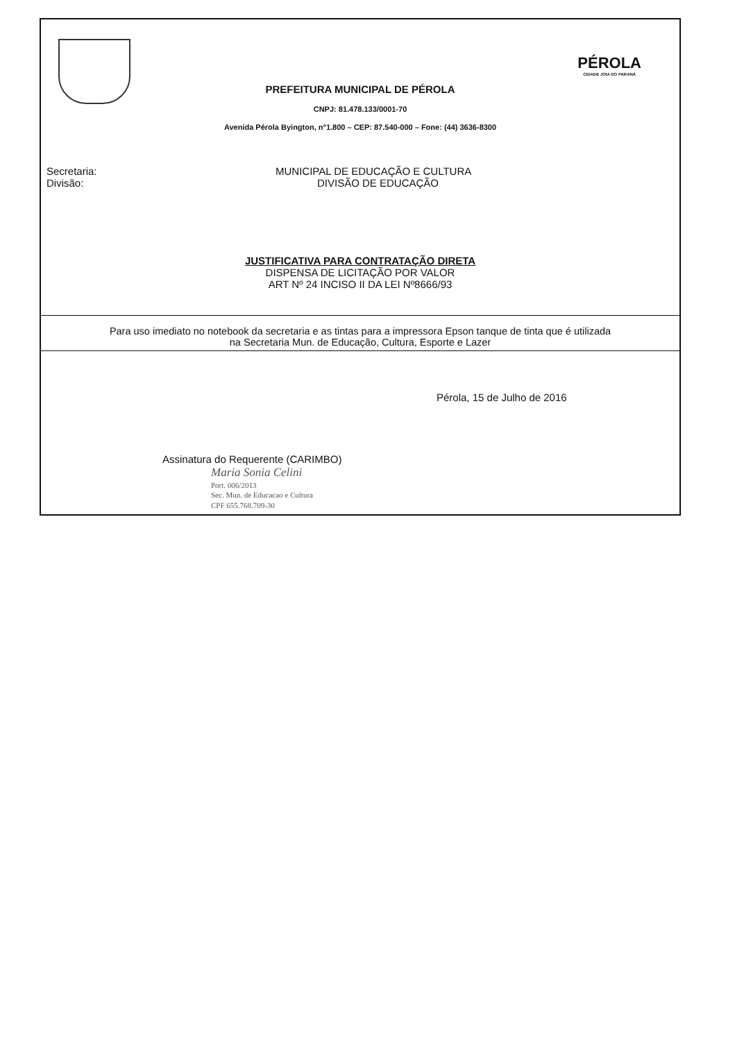PÉROLA
CIDADE JOIA DO PARANÁ
PREFEITURA MUNICIPAL DE PÉROLA
CNPJ: 81.478.133/0001-70
Avenida Pérola Byington, n°1.800 – CEP: 87.540-000 – Fone: (44) 3636-8300
Secretaria: MUNICIPAL DE EDUCAÇÃO E CULTURA
Divisão: DIVISÃO DE EDUCAÇÃO
JUSTIFICATIVA PARA CONTRATAÇÃO DIRETA
DISPENSA DE LICITAÇÃO POR VALOR
ART Nº 24 INCISO II DA LEI Nº8666/93
Para uso imediato no notebook da secretaria e as tintas para a impressora Epson tanque de tinta que é utilizada
na Secretaria Mun. de Educação, Cultura, Esporte e Lazer
Pérola, 15 de Julho de 2016
Assinatura do Requerente (CARIMBO)
Maria Sonia Celini
Port. 006/2013
Sec. Mun. de Educacao e Cultura
CPF 655.768.709-30